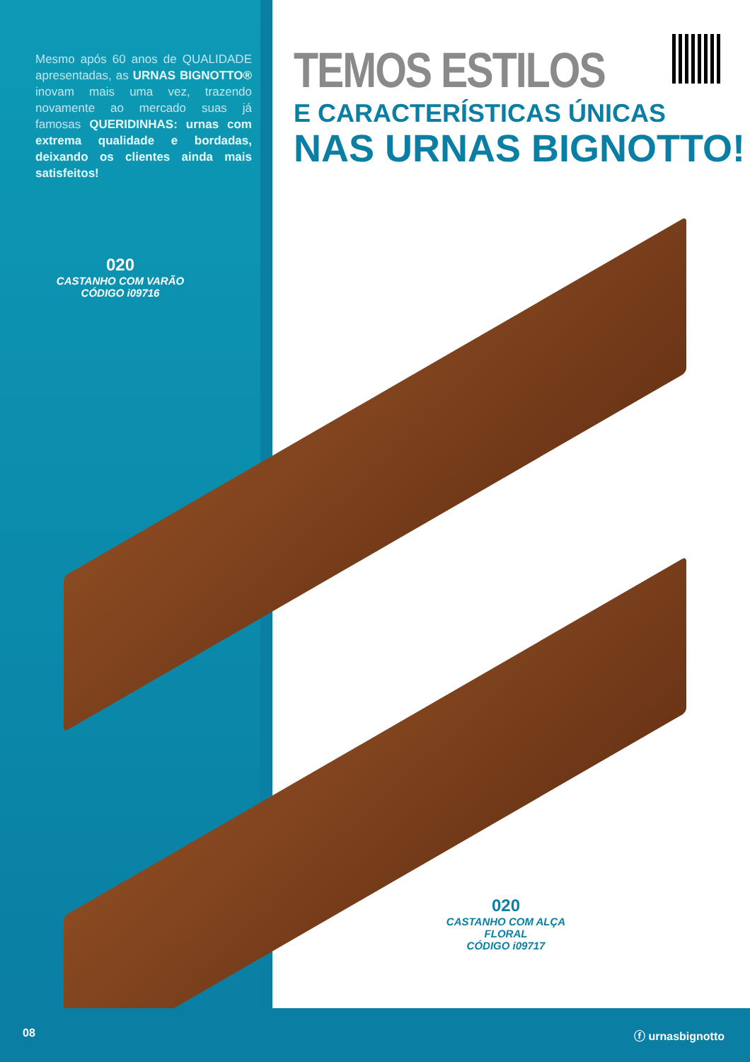Mesmo após 60 anos de QUALIDADE apresentadas, as URNAS BIGNOTTO® inovam mais uma vez, trazendo novamente ao mercado suas já famosas QUERIDINHAS: urnas com extrema qualidade e bordadas, deixando os clientes ainda mais satisfeitos!
TEMOS ESTILOS
E CARACTERÍSTICAS ÚNICAS
NAS URNAS BIGNOTTO!
020
CASTANHO COM VARÃO
CÓDIGO i09716
020
CASTANHO COM ALÇA FLORAL
CÓDIGO i09717
08 ⓕ urnasbignotto